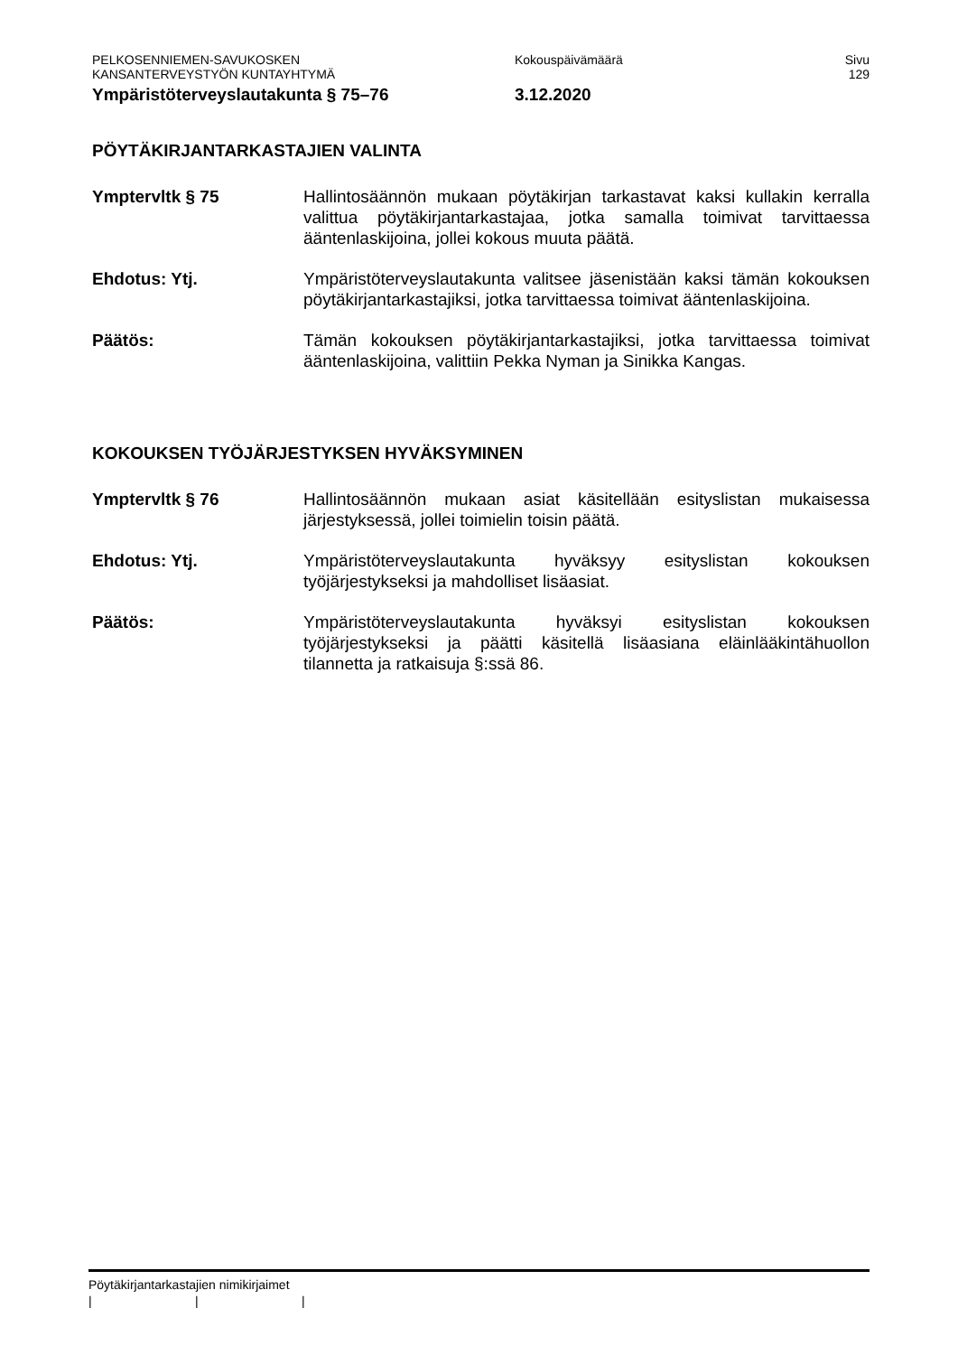PELKOSENNIEMEN-SAVUKOSKEN
KANSANTERVEYSTYÖN KUNTAYHTYMÄ
Kokouspäivämäärä Sivu
129
Ympäristöterveyslautakunta § 75–76 3.12.2020
PÖYTÄKIRJANTARKASTAJIEN VALINTA
Ymptervltk § 75 Hallintosäännön mukaan pöytäkirjan tarkastavat kaksi kullakin kerralla valittua pöytäkirjantarkastajaa, jotka samalla toimivat tarvittaessa ääntenlaskijoina, jollei kokous muuta päätä.
Ehdotus: Ytj. Ympäristöterveyslautakunta valitsee jäsenistään kaksi tämän kokouksen pöytäkirjantarkastajiksi, jotka tarvittaessa toimivat ääntenlaskijoina.
Päätös: Tämän kokouksen pöytäkirjantarkastajiksi, jotka tarvittaessa toimivat ääntenlaskijoina, valittiin Pekka Nyman ja Sinikka Kangas.
KOKOUKSEN TYÖJÄRJESTYKSEN HYVÄKSYMINEN
Ymptervltk § 76 Hallintosäännön mukaan asiat käsitellään esityslistan mukaisessa järjestyksessä, jollei toimielin toisin päätä.
Ehdotus: Ytj. Ympäristöterveyslautakunta hyväksyy esityslistan kokouksen työjärjestykseksi ja mahdolliset lisäasiat.
Päätös: Ympäristöterveyslautakunta hyväksyi esityslistan kokouksen työjärjestykseksi ja päätti käsitellä lisäasiana eläinlääkintähuollon tilannetta ja ratkaisuja §:ssä 86.
Pöytäkirjantarkastajien nimikirjaimet
| | |